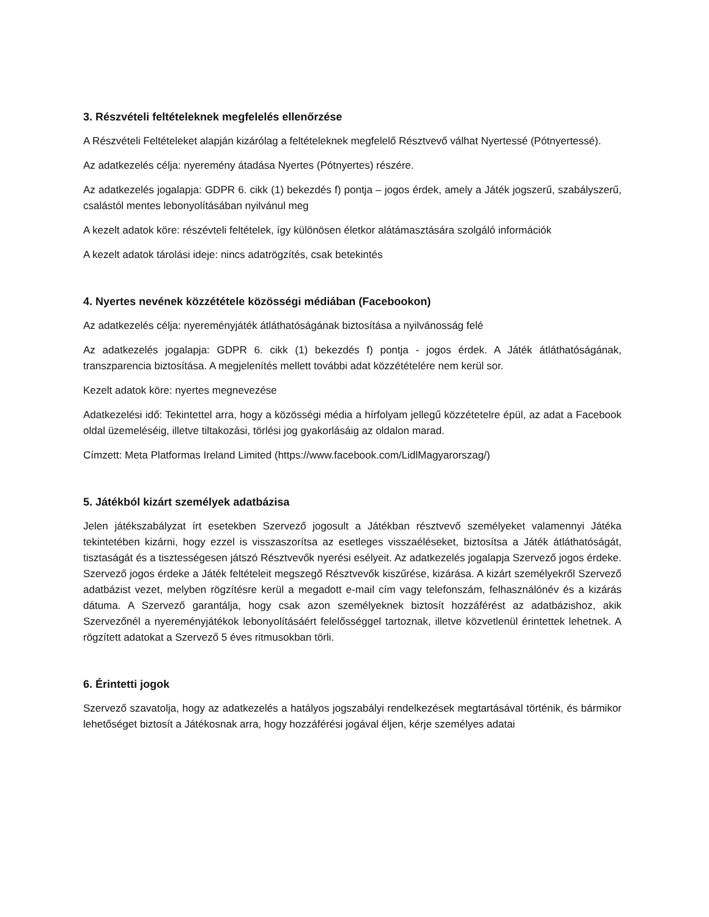3. Részvételi feltételeknek megfelelés ellenőrzése
A Részvételi Feltételeket alapján kizárólag a feltételeknek megfelelő Résztvevő válhat Nyertessé (Pótnyertessé).
Az adatkezelés célja: nyeremény átadása Nyertes (Pótnyertes) részére.
Az adatkezelés jogalapja: GDPR 6. cikk (1) bekezdés f) pontja – jogos érdek, amely a Játék jogszerű, szabályszerű, csalástól mentes lebonyolításában nyilvánul meg
A kezelt adatok köre: részévteli feltételek, így különösen életkor alátámasztására szolgáló információk
A kezelt adatok tárolási ideje: nincs adatrögzítés, csak betekintés
4. Nyertes nevének közzététele közösségi médiában (Facebookon)
Az adatkezelés célja: nyereményjáték átláthatóságának biztosítása a nyilvánosság felé
Az adatkezelés jogalapja: GDPR 6. cikk (1) bekezdés f) pontja - jogos érdek. A Játék átláthatóságának, transzparencia biztosítása. A megjelenítés mellett további adat közzétételére nem kerül sor.
Kezelt adatok köre: nyertes megnevezése
Adatkezelési idő: Tekintettel arra, hogy a közösségi média a hírfolyam jellegű közzétetelre épül, az adat a Facebook oldal üzemeléséig, illetve tiltakozási, törlési jog gyakorlásáig az oldalon marad.
Címzett: Meta Platformas Ireland Limited (https://www.facebook.com/LidlMagyarorszag/)
5. Játékból kizárt személyek adatbázisa
Jelen játékszabályzat írt esetekben Szervező jogosult a Játékban résztvevő személyeket valamennyi Játéka tekintetében kizárni, hogy ezzel is visszaszorítsa az esetleges visszaéléseket, biztosítsa a Játék átláthatóságát, tisztaságát és a tisztességesen játszó Résztvevők nyerési esélyeit. Az adatkezelés jogalapja Szervező jogos érdeke. Szervező jogos érdeke a Játék feltételeit megszegő Résztvevők kiszűrése, kizárása. A kizárt személyekről Szervező adatbázist vezet, melyben rögzítésre kerül a megadott e-mail cím vagy telefonszám, felhasználónév és a kizárás dátuma. A Szervező garantálja, hogy csak azon személyeknek biztosít hozzáférést az adatbázishoz, akik Szervezőnél a nyereményjátékok lebonyolításáért felelősséggel tartoznak, illetve közvetlenül érintettek lehetnek. A rögzített adatokat a Szervező 5 éves ritmusokban törli.
6. Érintetti jogok
Szervező szavatolja, hogy az adatkezelés a hatályos jogszabályi rendelkezések megtartásával történik, és bármikor lehetőséget biztosít a Játékosnak arra, hogy hozzáférési jogával éljen, kérje személyes adatai